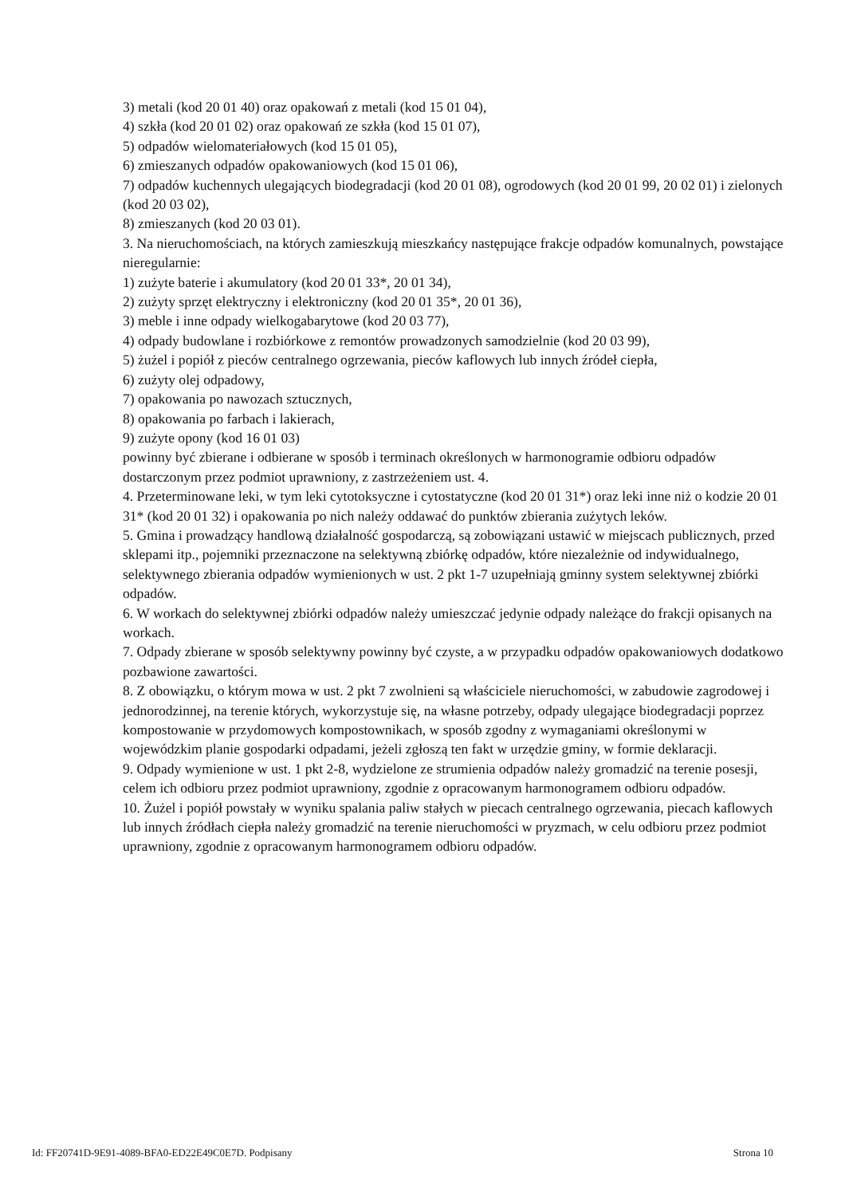3) metali (kod 20 01 40) oraz opakowań z metali (kod 15 01 04),
4) szkła (kod 20 01 02) oraz opakowań ze szkła (kod 15 01 07),
5) odpadów wielomateriałowych (kod 15 01 05),
6) zmieszanych odpadów opakowaniowych (kod 15 01 06),
7) odpadów kuchennych ulegających biodegradacji (kod 20 01 08), ogrodowych (kod 20 01 99, 20 02 01) i zielonych (kod 20 03 02),
8) zmieszanych (kod 20 03 01).
3. Na nieruchomościach, na których zamieszkują mieszkańcy następujące frakcje odpadów komunalnych, powstające nieregularnie:
1) zużyte baterie i akumulatory (kod 20 01 33*, 20 01 34),
2) zużyty sprzęt elektryczny i elektroniczny (kod 20 01 35*, 20 01 36),
3) meble i inne odpady wielkogabarytowe (kod 20 03 77),
4) odpady budowlane i rozbiórkowe z remontów prowadzonych samodzielnie (kod 20 03 99),
5) żużel i popiół z pieców centralnego ogrzewania, pieców kaflowych lub innych źródeł ciepła,
6) zużyty olej odpadowy,
7) opakowania po nawozach sztucznych,
8) opakowania po farbach i lakierach,
9) zużyte opony (kod 16 01 03)
powinny być zbierane i odbierane w sposób i terminach określonych w harmonogramie odbioru odpadów dostarczonym przez podmiot uprawniony, z zastrzeżeniem ust. 4.
4. Przeterminowane leki, w tym leki cytotoksyczne i cytostatyczne (kod 20 01 31*) oraz leki inne niż o kodzie 20 01 31* (kod 20 01 32) i opakowania po nich należy oddawać do punktów zbierania zużytych leków.
5. Gmina i prowadzący handlową działalność gospodarczą, są zobowiązani ustawić w miejscach publicznych, przed sklepami itp., pojemniki przeznaczone na selektywną zbiórkę odpadów, które niezależnie od indywidualnego, selektywnego zbierania odpadów wymienionych w ust. 2 pkt 1-7 uzupełniają gminny system selektywnej zbiórki odpadów.
6. W workach do selektywnej zbiórki odpadów należy umieszczać jedynie odpady należące do frakcji opisanych na workach.
7. Odpady zbierane w sposób selektywny powinny być czyste, a w przypadku odpadów opakowaniowych dodatkowo pozbawione zawartości.
8. Z obowiązku, o którym mowa w ust. 2 pkt 7 zwolnieni są właściciele nieruchomości, w zabudowie zagrodowej i jednorodzinnej, na terenie których, wykorzystuje się, na własne potrzeby, odpady ulegające biodegradacji poprzez kompostowanie w przydomowych kompostownikach, w sposób zgodny z wymaganiami określonymi w wojewódzkim planie gospodarki odpadami, jeżeli zgłoszą ten fakt w urzędzie gminy, w formie deklaracji.
9. Odpady wymienione w ust. 1 pkt 2-8, wydzielone ze strumienia odpadów należy gromadzić na terenie posesji, celem ich odbioru przez podmiot uprawniony, zgodnie z opracowanym harmonogramem odbioru odpadów.
10. Żużel i popiół powstały w wyniku spalania paliw stałych w piecach centralnego ogrzewania, piecach kaflowych lub innych źródłach ciepła należy gromadzić na terenie nieruchomości w pryzmach, w celu odbioru przez podmiot uprawniony, zgodnie z opracowanym harmonogramem odbioru odpadów.
Id: FF20741D-9E91-4089-BFA0-ED22E49C0E7D. Podpisany Strona 10